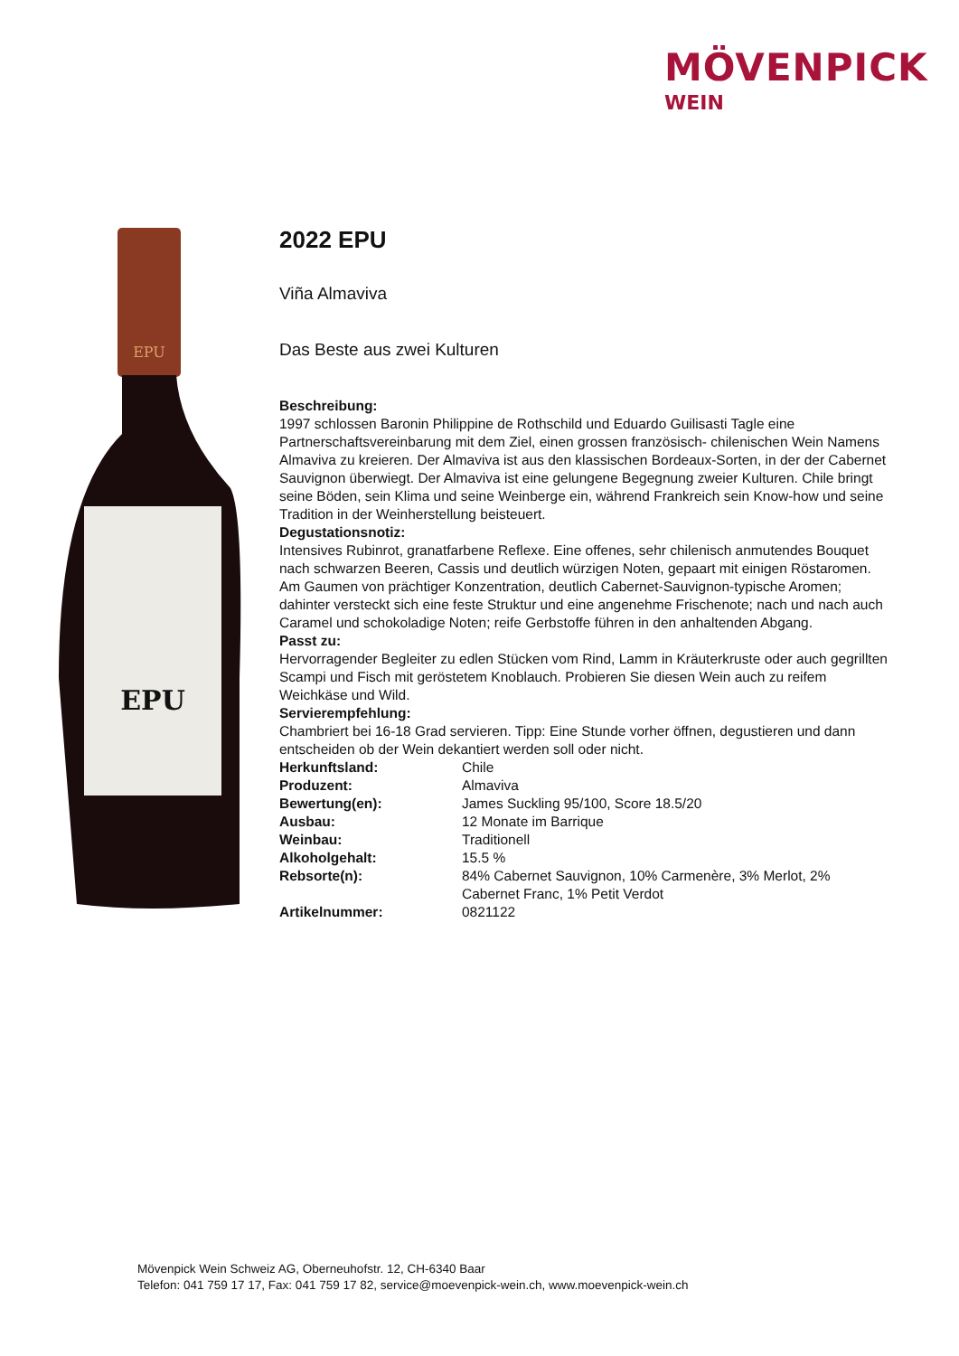MÖVENPICK
WEIN
EPU
EPU
2022 EPU
Viña Almaviva
Das Beste aus zwei Kulturen
Beschreibung:
1997 schlossen Baronin Philippine de Rothschild und Eduardo Guilisasti Tagle eine Partnerschaftsvereinbarung mit dem Ziel, einen grossen französisch- chilenischen Wein Namens Almaviva zu kreieren. Der Almaviva ist aus den klassischen Bordeaux-Sorten, in der der Cabernet Sauvignon überwiegt. Der Almaviva ist eine gelungene Begegnung zweier Kulturen. Chile bringt seine Böden, sein Klima und seine Weinberge ein, während Frankreich sein Know-how und seine Tradition in der Weinherstellung beisteuert.
Degustationsnotiz:
Intensives Rubinrot, granatfarbene Reflexe. Eine offenes, sehr chilenisch anmutendes Bouquet nach schwarzen Beeren, Cassis und deutlich würzigen Noten, gepaart mit einigen Röstaromen. Am Gaumen von prächtiger Konzentration, deutlich Cabernet-Sauvignon-typische Aromen; dahinter versteckt sich eine feste Struktur und eine angenehme Frischenote; nach und nach auch Caramel und schokoladige Noten; reife Gerbstoffe führen in den anhaltenden Abgang.
Passt zu:
Hervorragender Begleiter zu edlen Stücken vom Rind, Lamm in Kräuterkruste oder auch gegrillten Scampi und Fisch mit geröstetem Knoblauch. Probieren Sie diesen Wein auch zu reifem Weichkäse und Wild.
Servierempfehlung:
Chambriert bei 16-18 Grad servieren. Tipp: Eine Stunde vorher öffnen, degustieren und dann entscheiden ob der Wein dekantiert werden soll oder nicht.
| Herkunftsland: | Chile |
| Produzent: | Almaviva |
| Bewertung(en): | James Suckling 95/100, Score 18.5/20 |
| Ausbau: | 12 Monate im Barrique |
| Weinbau: | Traditionell |
| Alkoholgehalt: | 15.5 % |
| Rebsorte(n): | 84% Cabernet Sauvignon, 10% Carmenère, 3% Merlot, 2% Cabernet Franc, 1% Petit Verdot |
| Artikelnummer: | 0821122 |
Mövenpick Wein Schweiz AG, Oberneuhofstr. 12, CH-6340 Baar
Telefon: 041 759 17 17, Fax: 041 759 17 82, service@moevenpick-wein.ch, www.moevenpick-wein.ch